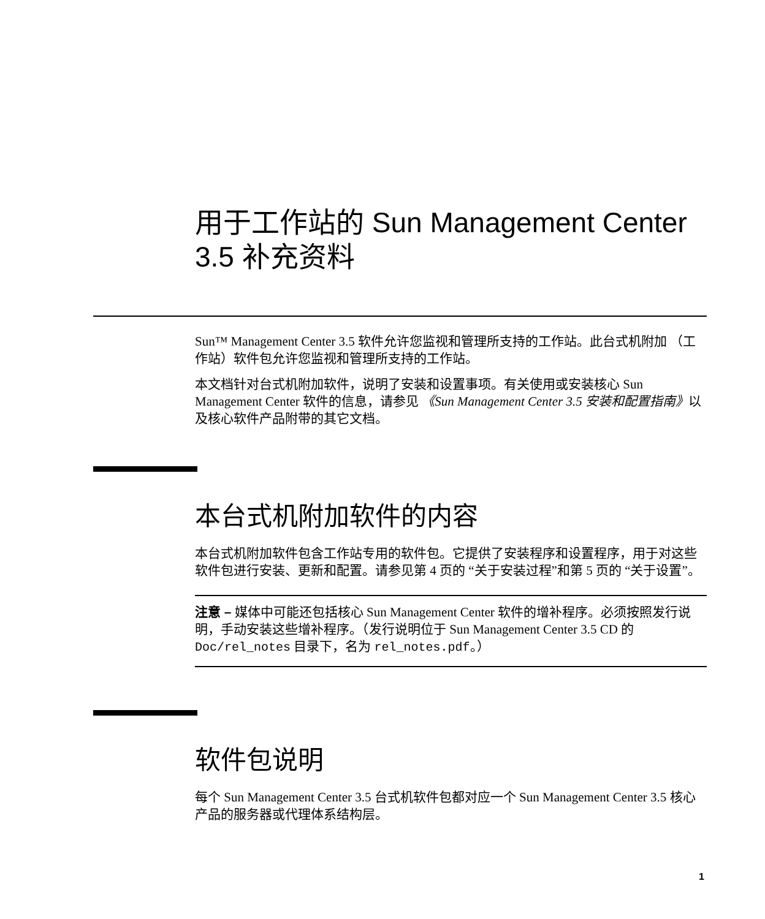用于工作站的 Sun Management Center 3.5 补充资料
Sun™ Management Center 3.5 软件允许您监视和管理所支持的工作站。此台式机附加 （工作站）软件包允许您监视和管理所支持的工作站。
本文档针对台式机附加软件，说明了安装和设置事项。有关使用或安装核心 Sun Management Center 软件的信息，请参见 《Sun Management Center 3.5 安装和配置指南》以及核心软件产品附带的其它文档。
本台式机附加软件的内容
本台式机附加软件包含工作站专用的软件包。它提供了安装程序和设置程序，用于对这些软件包进行安装、更新和配置。请参见第 4 页的 “关于安装过程”和第 5 页的 “关于设置”。
注意 – 媒体中可能还包括核心 Sun Management Center 软件的增补程序。必须按照发行说明，手动安装这些增补程序。（发行说明位于 Sun Management Center 3.5 CD 的 Doc/rel_notes 目录下，名为 rel_notes.pdf。）
软件包说明
每个 Sun Management Center 3.5 台式机软件包都对应一个 Sun Management Center 3.5 核心产品的服务器或代理体系结构层。
1